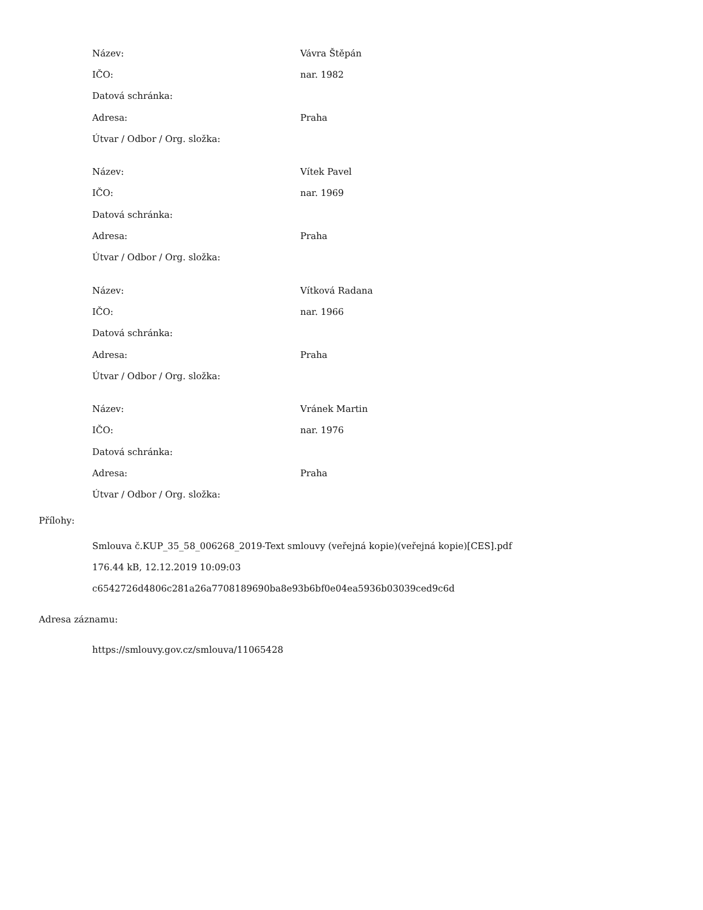| Název: | Vávra Štěpán |
| IČO: | nar. 1982 |
| Datová schránka: | |
| Adresa: | Praha |
| Útvar / Odbor / Org. složka: | |
| Název: | Vítek Pavel |
| IČO: | nar. 1969 |
| Datová schránka: | |
| Adresa: | Praha |
| Útvar / Odbor / Org. složka: | |
| Název: | Vítková Radana |
| IČO: | nar. 1966 |
| Datová schránka: | |
| Adresa: | Praha |
| Útvar / Odbor / Org. složka: | |
| Název: | Vránek Martin |
| IČO: | nar. 1976 |
| Datová schránka: | |
| Adresa: | Praha |
| Útvar / Odbor / Org. složka: | |
Přílohy:
Smlouva č.KUP_35_58_006268_2019-Text smlouvy (veřejná kopie)(veřejná kopie)[CES].pdf
176.44 kB, 12.12.2019 10:09:03
c6542726d4806c281a26a7708189690ba8e93b6bf0e04ea5936b03039ced9c6d
Adresa záznamu:
https://smlouvy.gov.cz/smlouva/11065428